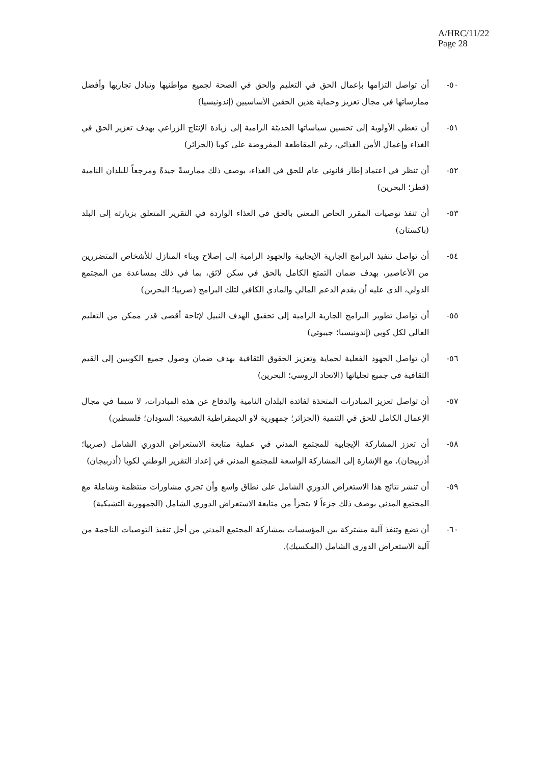A/HRC/11/22
Page 28
٥٠- أن تواصل التزامها بإعمال الحق في التعليم والحق في الصحة لجميع مواطنيها وتبادل تجاربها وأفضل ممارساتها في مجال تعزيز وحماية هذين الحقين الأساسيين (إندونيسيا)
٥١- أن تعطي الأولوية إلى تحسين سياساتها الحديثة الرامية إلى زيادة الإنتاج الزراعي بهدف تعزيز الحق في الغذاء وإعمال الأمن الغذائي، رغم المقاطعة المفروضة على كوبا (الجزائر)
٥٢- أن تنظر في اعتماد إطار قانوني عام للحق في الغذاء، بوصف ذلك ممارسةً جيدةً ومرجعاً للبلدان النامية (قطر؛ البحرين)
٥٣- أن تنفذ توصيات المقرر الخاص المعني بالحق في الغذاء الواردة في التقرير المتعلق بزيارته إلى البلد (باكستان)
٥٤- أن تواصل تنفيذ البرامج الجارية الإيجابية والجهود الرامية إلى إصلاح وبناء المنازل للأشخاص المتضررين من الأعاصير، بهدف ضمان التمتع الكامل بالحق في سكن لائق، بما في ذلك بمساعدة من المجتمع الدولي، الذي عليه أن يقدم الدعم المالي والمادي الكافي لتلك البرامج (صربيا؛ البحرين)
٥٥- أن تواصل تطوير البرامج الجارية الرامية إلى تحقيق الهدف النبيل لإتاحة أقصى قدر ممكن من التعليم العالي لكل كوبي (إندونيسيا؛ جيبوتي)
٥٦- أن تواصل الجهود الفعلية لحماية وتعزيز الحقوق الثقافية بهدف ضمان وصول جميع الكوبيين إلى القيم الثقافية في جميع تجلياتها (الاتحاد الروسي؛ البحرين)
٥٧- أن تواصل تعزيز المبادرات المتخذة لفائدة البلدان النامية والدفاع عن هذه المبادرات، لا سيما في مجال الإعمال الكامل للحق في التنمية (الجزائر؛ جمهورية لاو الديمقراطية الشعبية؛ السودان؛ فلسطين)
٥٨- أن تعزز المشاركة الإيجابية للمجتمع المدني في عملية متابعة الاستعراض الدوري الشامل (صربيا؛ أذربيجان)، مع الإشارة إلى المشاركة الواسعة للمجتمع المدني في إعداد التقرير الوطني لكوبا (أذربيجان)
٥٩- أن تنشر نتائج هذا الاستعراض الدوري الشامل على نطاق واسع وأن تجري مشاورات منتظمة وشاملة مع المجتمع المدني بوصف ذلك جزءاً لا يتجزأ من متابعة الاستعراض الدوري الشامل (الجمهورية التشيكية)
٦٠- أن تضع وتنفذ آلية مشتركة بين المؤسسات بمشاركة المجتمع المدني من أجل تنفيذ التوصيات الناجمة من آلية الاستعراض الدوري الشامل (المكسيك).